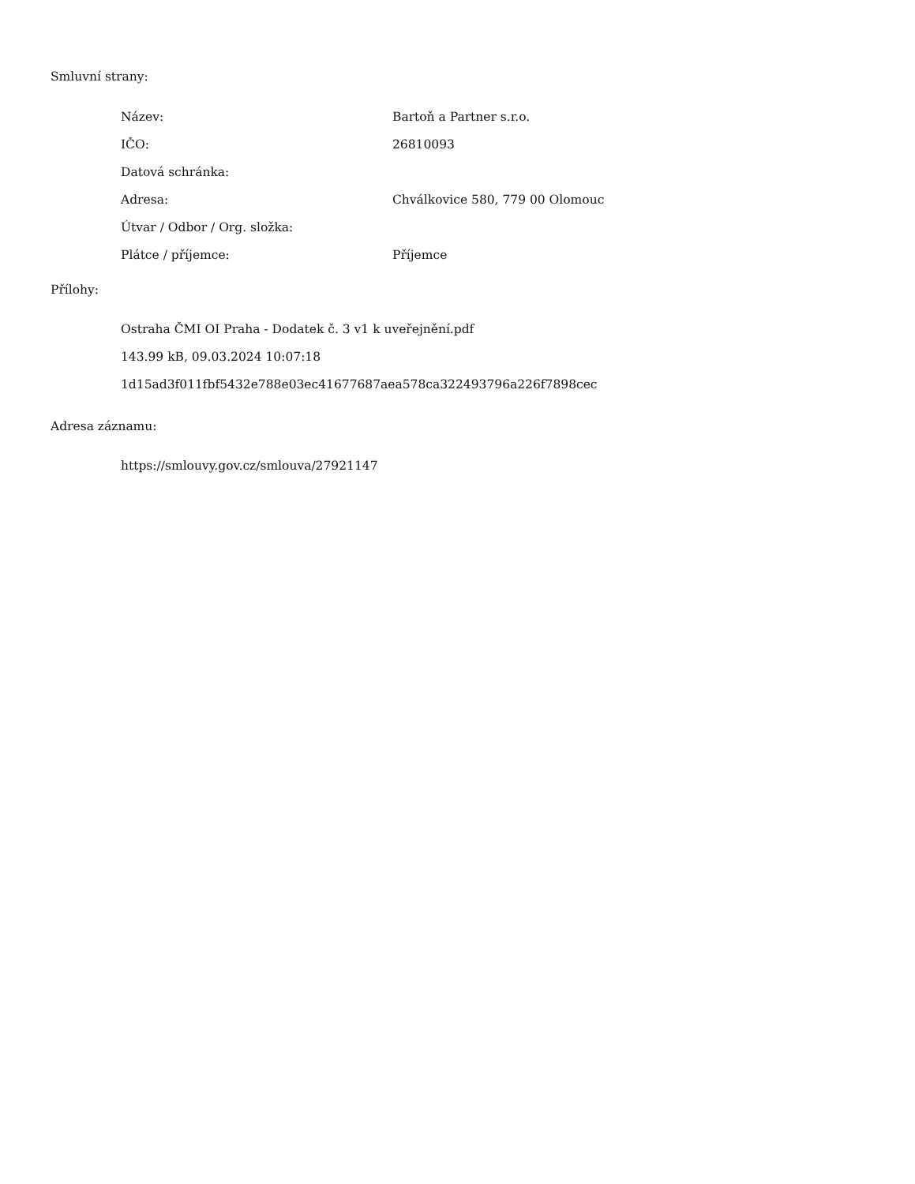Smluvní strany:
| Název: | Bartoň a Partner s.r.o. |
| IČO: | 26810093 |
| Datová schránka: | |
| Adresa: | Chválkovice 580, 779 00 Olomouc |
| Útvar / Odbor / Org. složka: | |
| Plátce / příjemce: | Příjemce |
Přílohy:
Ostraha ČMI OI Praha - Dodatek č. 3 v1 k uveřejnění.pdf
143.99 kB, 09.03.2024 10:07:18
1d15ad3f011fbf5432e788e03ec41677687aea578ca322493796a226f7898cec
Adresa záznamu:
https://smlouvy.gov.cz/smlouva/27921147